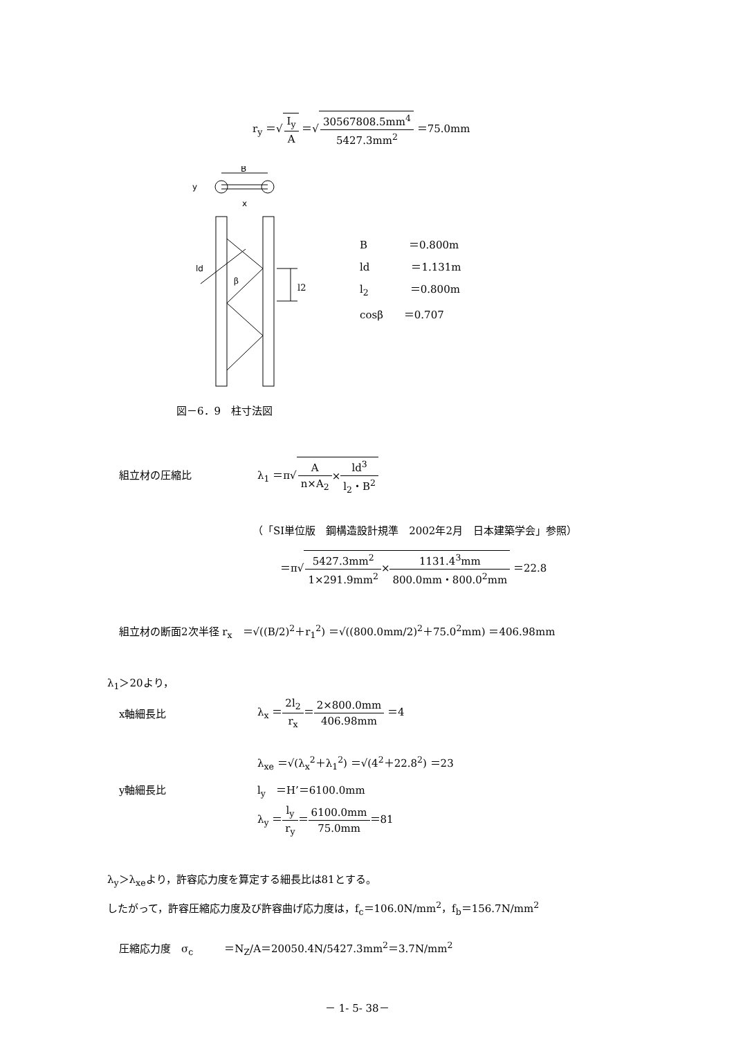r<sub>y</sub> ＝√I<sub>y</sub> A ＝√30567808.5mm<sup>4</sup> 5427.3mm<sup>2</sup> ＝75.0mm
B
y
x
ld
β
l2
B　　　　＝0.800m
ld　　　　＝1.131m
l<sub>2</sub>　　　　＝0.800m
cosβ　　＝0.707
図－6．9　柱寸法図
組立材の圧縮比
λ<sub>1</sub> ＝π√A n×A<sub>2</sub>×ld<sup>3</sup> l<sub>2</sub>・B<sup>2</sup>
（「SI単位版　鋼構造設計規準　2002年2月　日本建築学会」参照）
＝π√5427.3mm<sup>2</sup> 1×291.9mm<sup>2</sup>×1131.4<sup>3</sup>mm 800.0mm・800.0<sup>2</sup>mm ＝22.8
組立材の断面2次半径 r<sub>x</sub>　＝√((B/2)<sup>2</sup>＋r<sub>1</sub><sup>2</sup>) ＝√((800.0mm/2)<sup>2</sup>＋75.0<sup>2</sup>mm) ＝406.98mm
λ<sub>1</sub>＞20より，
x軸細長比
λ<sub>x</sub> ＝2l<sub>2</sub> r<sub>x</sub>＝2×800.0mm 406.98mm ＝4
λ<sub>xe</sub> ＝√(λ<sub>x</sub><sup>2</sup>＋λ<sub>1</sub><sup>2</sup>) ＝√(4<sup>2</sup>＋22.8<sup>2</sup>) ＝23
y軸細長比 l<sub>y</sub>　＝H’＝6100.0mm
λ<sub>y</sub> ＝l<sub>y</sub> r<sub>y</sub>＝6100.0mm 75.0mm＝81
λ<sub>y</sub>＞λ<sub>xe</sub>より，許容応力度を算定する細長比は81とする。
したがって，許容圧縮応力度及び許容曲げ応力度は，f<sub>c</sub>＝106.0N/mm<sup>2</sup>，f<sub>b</sub>＝156.7N/mm<sup>2</sup>
圧縮応力度　σ<sub>c</sub>　　　＝N<sub>Z</sub>/A＝20050.4N/5427.3mm<sup>2</sup>＝3.7N/mm<sup>2</sup>
－ 1- 5- 38－